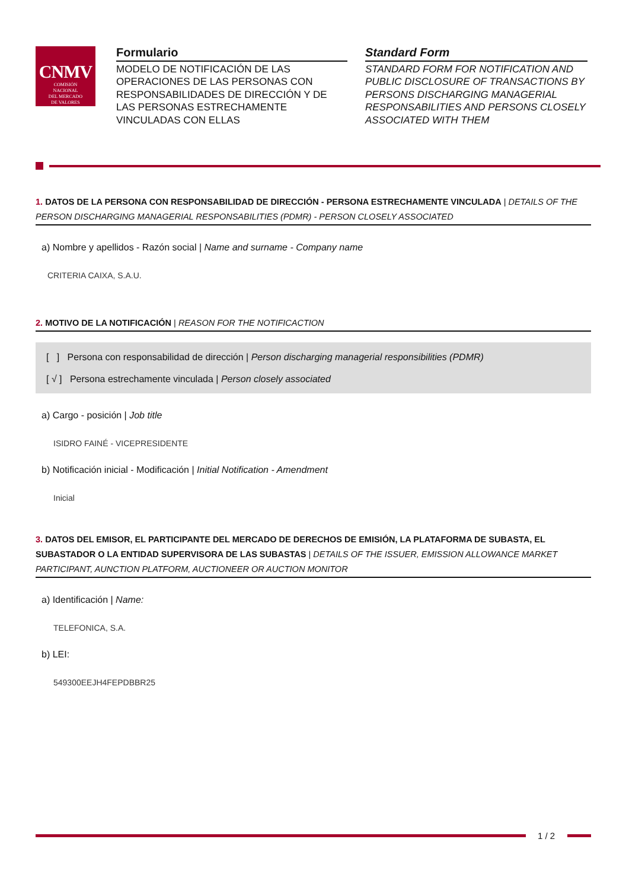CNMV
COMISIÓN
NACIONAL
DEL MERCADO
DE VALORES
Formulario
MODELO DE NOTIFICACIÓN DE LAS OPERACIONES DE LAS PERSONAS CON RESPONSABILIDADES DE DIRECCIÓN Y DE LAS PERSONAS ESTRECHAMENTE VINCULADAS CON ELLAS
Standard Form
STANDARD FORM FOR NOTIFICATION AND PUBLIC DISCLOSURE OF TRANSACTIONS BY PERSONS DISCHARGING MANAGERIAL RESPONSABILITIES AND PERSONS CLOSELY ASSOCIATED WITH THEM
1. DATOS DE LA PERSONA CON RESPONSABILIDAD DE DIRECCIÓN - PERSONA ESTRECHAMENTE VINCULADA | DETAILS OF THE PERSON DISCHARGING MANAGERIAL RESPONSABILITIES (PDMR) - PERSON CLOSELY ASSOCIATED
a) Nombre y apellidos - Razón social | Name and surname - Company name
CRITERIA CAIXA, S.A.U.
2. MOTIVO DE LA NOTIFICACIÓN | REASON FOR THE NOTIFICACTION
[ ] Persona con responsabilidad de dirección | Person discharging managerial responsibilities (PDMR)
[ √ ] Persona estrechamente vinculada | Person closely associated
a) Cargo - posición | Job title
ISIDRO FAINÉ - VICEPRESIDENTE
b) Notificación inicial - Modificación | Initial Notification - Amendment
Inicial
3. DATOS DEL EMISOR, EL PARTICIPANTE DEL MERCADO DE DERECHOS DE EMISIÓN, LA PLATAFORMA DE SUBASTA, EL SUBASTADOR O LA ENTIDAD SUPERVISORA DE LAS SUBASTAS | DETAILS OF THE ISSUER, EMISSION ALLOWANCE MARKET PARTICIPANT, AUNCTION PLATFORM, AUCTIONEER OR AUCTION MONITOR
a) Identificación | Name:
TELEFONICA, S.A.
b) LEI:
549300EEJH4FEPDBBR25
1 / 2